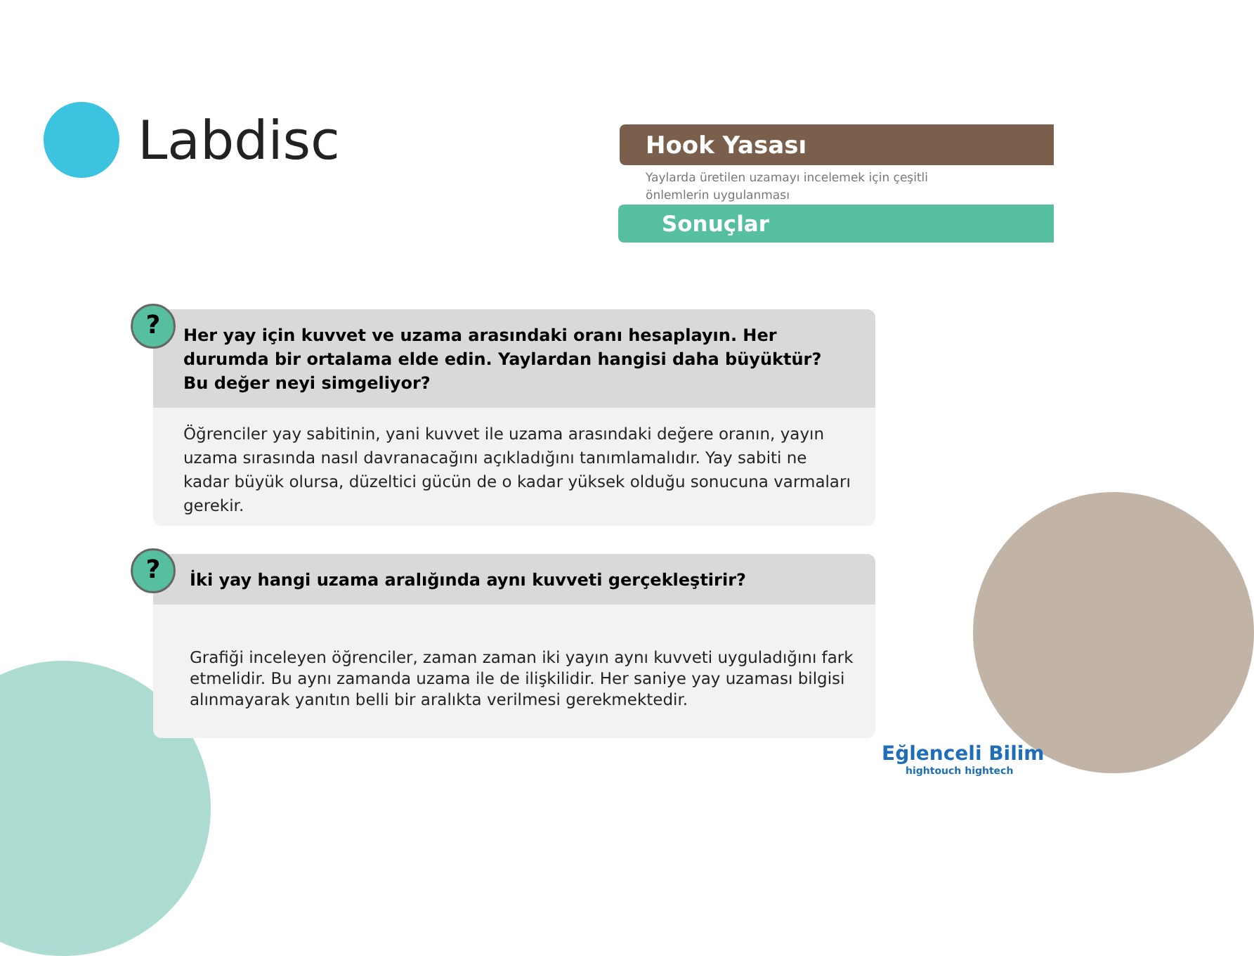Labdisc
Hook Yasası
Yaylarda üretilen uzamayı incelemek için çeşitli önlemlerin uygulanması
Sonuçlar
?
Her yay için kuvvet ve uzama arasındaki oranı hesaplayın. Her durumda bir ortalama elde edin. Yaylardan hangisi daha büyüktür? Bu değer neyi simgeliyor?
Öğrenciler yay sabitinin, yani kuvvet ile uzama arasındaki değere oranın, yayın uzama sırasında nasıl davranacağını açıkladığını tanımlamalıdır. Yay sabiti ne kadar büyük olursa, düzeltici gücün de o kadar yüksek olduğu sonucuna varmaları gerekir.
?
İki yay hangi uzama aralığında aynı kuvveti gerçekleştirir?
Grafiği inceleyen öğrenciler, zaman zaman iki yayın aynı kuvveti uyguladığını fark etmelidir. Bu aynı zamanda uzama ile de ilişkilidir. Her saniye yay uzaması bilgisi alınmayarak yanıtın belli bir aralıkta verilmesi gerekmektedir.
Eğlenceli Bilim
hightouch hightech